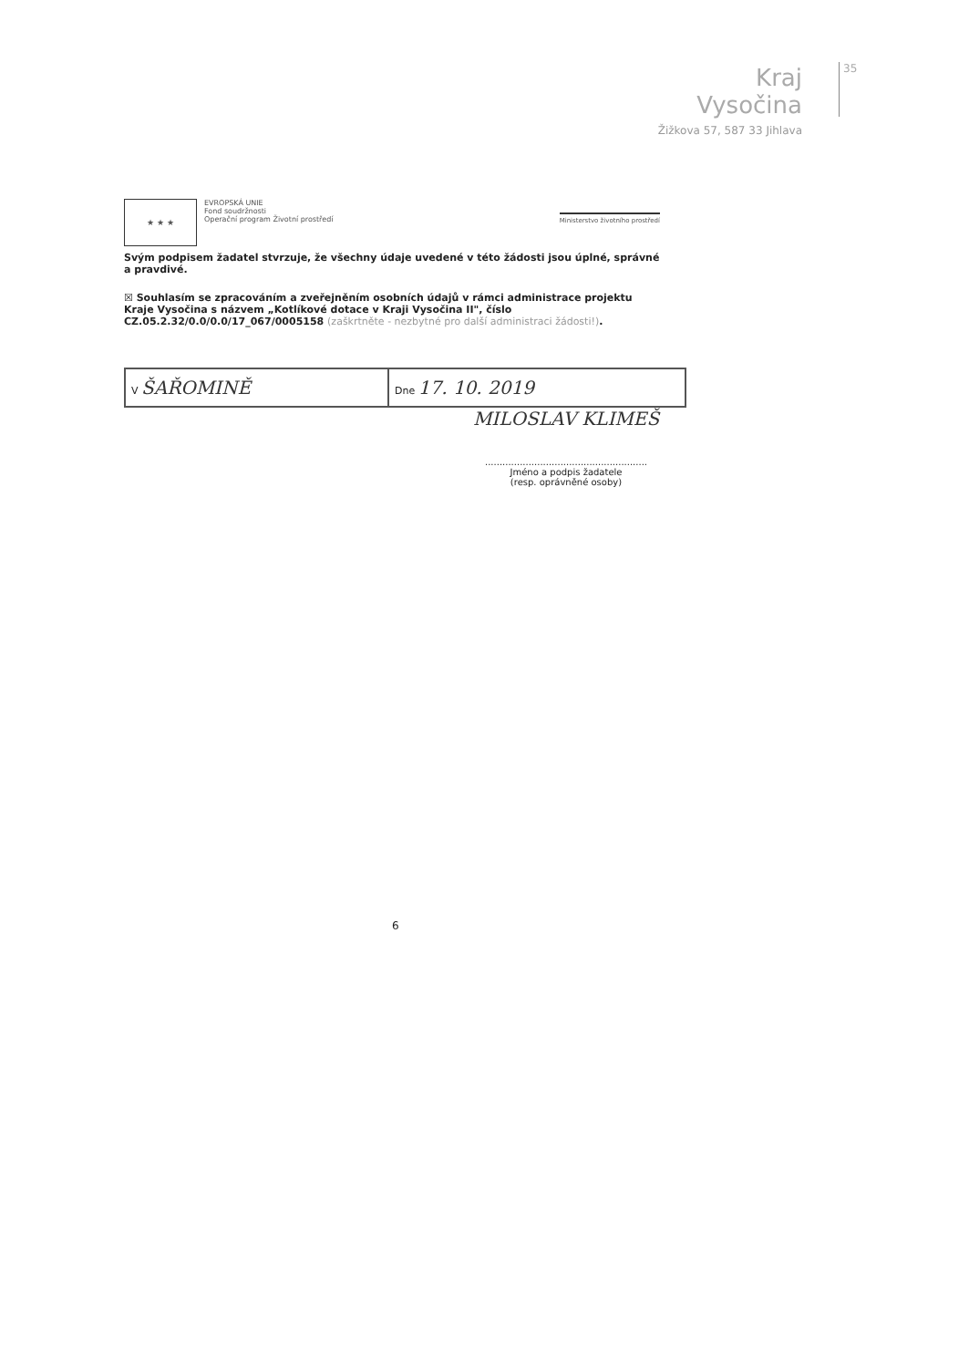Kraj Vysočina
Žižkova 57, 587 33 Jihlava
35
★ ★ ★
EVROPSKÁ UNIE
Fond soudržnosti
Operační program Životní prostředí
Ministerstvo životního prostředí
Svým podpisem žadatel stvrzuje, že všechny údaje uvedené v této žádosti jsou úplné, správné a pravdivé.
☒ Souhlasím se zpracováním a zveřejněním osobních údajů v rámci administrace projektu Kraje Vysočina s názvem „Kotlíkové dotace v Kraji Vysočina II", číslo CZ.05.2.32/0.0/0.0/17_067/0005158 (zaškrtněte - nezbytné pro další administraci žádosti!).
| V ŠAŘOMINĚ | Dne 17. 10. 2019 |
MILOSLAV KLIMEŠ
........................................................
Jméno a podpis žadatele
(resp. oprávněné osoby)
6